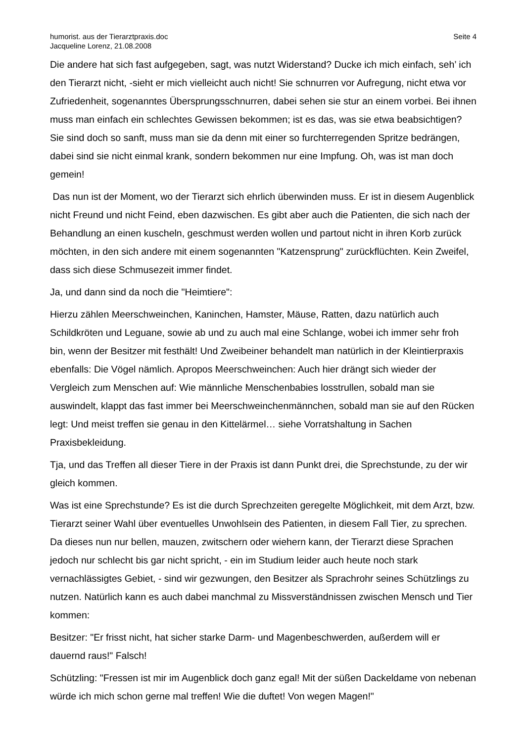humorist. aus der Tierarztpraxis.doc
Jacqueline Lorenz, 21.08.2008
Seite 4
Die andere hat sich fast aufgegeben, sagt, was nutzt Widerstand? Ducke ich mich einfach, seh’ ich den Tierarzt nicht, -sieht er mich vielleicht auch nicht! Sie schnurren vor Aufregung, nicht etwa vor Zufriedenheit, sogenanntes Übersprungsschnurren, dabei sehen sie stur an einem vorbei. Bei ihnen muss man einfach ein schlechtes Gewissen bekommen; ist es das, was sie etwa beabsichtigen? Sie sind doch so sanft, muss man sie da denn mit einer so furchterregenden Spritze bedrängen, dabei sind sie nicht einmal krank, sondern bekommen nur eine Impfung. Oh, was ist man doch gemein!
Das nun ist der Moment, wo der Tierarzt sich ehrlich überwinden muss. Er ist in diesem Augenblick nicht Freund und nicht Feind, eben dazwischen. Es gibt aber auch die Patienten, die sich nach der Behandlung an einen kuscheln, geschmust werden wollen und partout nicht in ihren Korb zurück möchten, in den sich andere mit einem sogenannten "Katzensprung" zurückflüchten. Kein Zweifel, dass sich diese Schmusezeit immer findet.
Ja, und dann sind da noch die "Heimtiere":
Hierzu zählen Meerschweinchen, Kaninchen, Hamster, Mäuse, Ratten, dazu natürlich auch Schildkröten und Leguane, sowie ab und zu auch mal eine Schlange, wobei ich immer sehr froh bin, wenn der Besitzer mit festhält! Und Zweibeiner behandelt man natürlich in der Kleintierpraxis ebenfalls: Die Vögel nämlich. Apropos Meerschweinchen: Auch hier drängt sich wieder der Vergleich zum Menschen auf: Wie männliche Menschenbabies losstrullen, sobald man sie auswindelt, klappt das fast immer bei Meerschweinchenmännchen, sobald man sie auf den Rücken legt: Und meist treffen sie genau in den Kittelärmel… siehe Vorratshaltung in Sachen Praxisbekleidung.
Tja, und das Treffen all dieser Tiere in der Praxis ist dann Punkt drei, die Sprechstunde, zu der wir gleich kommen.
Was ist eine Sprechstunde? Es ist die durch Sprechzeiten geregelte Möglichkeit, mit dem Arzt, bzw. Tierarzt seiner Wahl über eventuelles Unwohlsein des Patienten, in diesem Fall Tier, zu sprechen. Da dieses nun nur bellen, mauzen, zwitschern oder wiehern kann, der Tierarzt diese Sprachen jedoch nur schlecht bis gar nicht spricht, - ein im Studium leider auch heute noch stark vernachlässigtes Gebiet, - sind wir gezwungen, den Besitzer als Sprachrohr seines Schützlings zu nutzen. Natürlich kann es auch dabei manchmal zu Missverständnissen zwischen Mensch und Tier kommen:
Besitzer: "Er frisst nicht, hat sicher starke Darm- und Magenbeschwerden, außerdem will er dauernd raus!" Falsch!
Schützling: "Fressen ist mir im Augenblick doch ganz egal! Mit der süßen Dackeldame von nebenan würde ich mich schon gerne mal treffen! Wie die duftet! Von wegen Magen!"